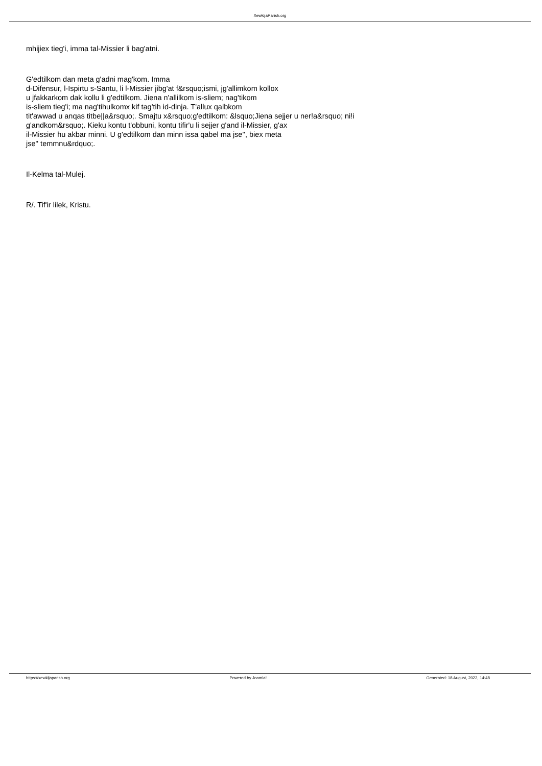XewkijaParish.org
mhijiex tieg'i, imma tal-Missier li bag'atni.
G'edtilkom dan meta g'adni mag'kom. Imma
d-Difensur, l-Ispirtu s-Santu, li l-Missier jibg'at f&rsquo;ismi, jg'allimkom kollox
u jfakkarkom dak kollu li g'edtilkom. Jiena n'allilkom is-sliem; nag'tikom
is-sliem tieg'i; ma nag'tihulkomx kif tag'tih id-dinja. T'allux qalbkom
tit'awwad u anqas titbe||a&rsquo;. Smajtu x&rsquo;g'edtilkom: &lsquo;Jiena sejjer u ner!a&rsquo; ni!i
g'andkom&rsquo;. Kieku kontu t'obbuni, kontu tifir'u li sejjer g'and il-Missier, g'ax
il-Missier hu akbar minni. U g'edtilkom dan minn issa qabel ma jse'', biex meta
jse'' temmnu&rdquo;.
Il-Kelma tal-Mulej.
R/. Tif'ir lilek, Kristu.
https://xewkijaparish.org Powered by Joomla! Generated: 18 August, 2022, 14:48